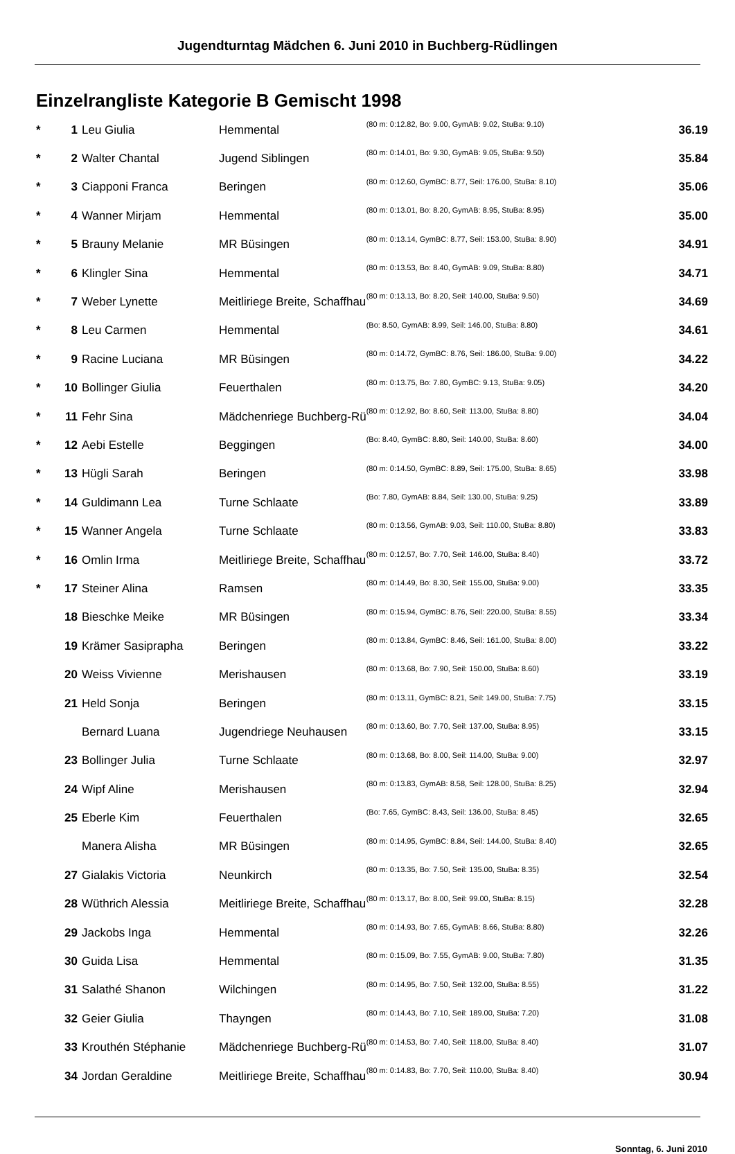Jugendturntag Mädchen 6. Juni 2010 in Buchberg-Rüdlingen
Einzelrangliste Kategorie B Gemischt 1998
| * | 1 | Leu Giulia | Hemmental | (80 m: 0:12.82, Bo: 9.00, GymAB: 9.02, StuBa: 9.10) | 36.19 |
| * | 2 | Walter Chantal | Jugend Siblingen | (80 m: 0:14.01, Bo: 9.30, GymAB: 9.05, StuBa: 9.50) | 35.84 |
| * | 3 | Ciapponi Franca | Beringen | (80 m: 0:12.60, GymBC: 8.77, Seil: 176.00, StuBa: 8.10) | 35.06 |
| * | 4 | Wanner Mirjam | Hemmental | (80 m: 0:13.01, Bo: 8.20, GymAB: 8.95, StuBa: 8.95) | 35.00 |
| * | 5 | Brauny Melanie | MR Büsingen | (80 m: 0:13.14, GymBC: 8.77, Seil: 153.00, StuBa: 8.90) | 34.91 |
| * | 6 | Klingler Sina | Hemmental | (80 m: 0:13.53, Bo: 8.40, GymAB: 9.09, StuBa: 8.80) | 34.71 |
| * | 7 | Weber Lynette | Meitliriege Breite, Schaffhau | (80 m: 0:13.13, Bo: 8.20, Seil: 140.00, StuBa: 9.50) | 34.69 |
| * | 8 | Leu Carmen | Hemmental | (Bo: 8.50, GymAB: 8.99, Seil: 146.00, StuBa: 8.80) | 34.61 |
| * | 9 | Racine Luciana | MR Büsingen | (80 m: 0:14.72, GymBC: 8.76, Seil: 186.00, StuBa: 9.00) | 34.22 |
| * | 10 | Bollinger Giulia | Feuerthalen | (80 m: 0:13.75, Bo: 7.80, GymBC: 9.13, StuBa: 9.05) | 34.20 |
| * | 11 | Fehr Sina | Mädchenriege Buchberg-Rü | (80 m: 0:12.92, Bo: 8.60, Seil: 113.00, StuBa: 8.80) | 34.04 |
| * | 12 | Aebi Estelle | Beggingen | (Bo: 8.40, GymBC: 8.80, Seil: 140.00, StuBa: 8.60) | 34.00 |
| * | 13 | Hügli Sarah | Beringen | (80 m: 0:14.50, GymBC: 8.89, Seil: 175.00, StuBa: 8.65) | 33.98 |
| * | 14 | Guldimann Lea | Turne Schlaate | (Bo: 7.80, GymAB: 8.84, Seil: 130.00, StuBa: 9.25) | 33.89 |
| * | 15 | Wanner Angela | Turne Schlaate | (80 m: 0:13.56, GymAB: 9.03, Seil: 110.00, StuBa: 8.80) | 33.83 |
| * | 16 | Omlin Irma | Meitliriege Breite, Schaffhau | (80 m: 0:12.57, Bo: 7.70, Seil: 146.00, StuBa: 8.40) | 33.72 |
| * | 17 | Steiner Alina | Ramsen | (80 m: 0:14.49, Bo: 8.30, Seil: 155.00, StuBa: 9.00) | 33.35 |
| | 18 | Bieschke Meike | MR Büsingen | (80 m: 0:15.94, GymBC: 8.76, Seil: 220.00, StuBa: 8.55) | 33.34 |
| | 19 | Krämer Sasiprapha | Beringen | (80 m: 0:13.84, GymBC: 8.46, Seil: 161.00, StuBa: 8.00) | 33.22 |
| | 20 | Weiss Vivienne | Merishausen | (80 m: 0:13.68, Bo: 7.90, Seil: 150.00, StuBa: 8.60) | 33.19 |
| | 21 | Held Sonja | Beringen | (80 m: 0:13.11, GymBC: 8.21, Seil: 149.00, StuBa: 7.75) | 33.15 |
| | | Bernard Luana | Jugendriege Neuhausen | (80 m: 0:13.60, Bo: 7.70, Seil: 137.00, StuBa: 8.95) | 33.15 |
| | 23 | Bollinger Julia | Turne Schlaate | (80 m: 0:13.68, Bo: 8.00, Seil: 114.00, StuBa: 9.00) | 32.97 |
| | 24 | Wipf Aline | Merishausen | (80 m: 0:13.83, GymAB: 8.58, Seil: 128.00, StuBa: 8.25) | 32.94 |
| | 25 | Eberle Kim | Feuerthalen | (Bo: 7.65, GymBC: 8.43, Seil: 136.00, StuBa: 8.45) | 32.65 |
| | | Manera Alisha | MR Büsingen | (80 m: 0:14.95, GymBC: 8.84, Seil: 144.00, StuBa: 8.40) | 32.65 |
| | 27 | Gialakis Victoria | Neunkirch | (80 m: 0:13.35, Bo: 7.50, Seil: 135.00, StuBa: 8.35) | 32.54 |
| | 28 | Wüthrich Alessia | Meitliriege Breite, Schaffhau | (80 m: 0:13.17, Bo: 8.00, Seil: 99.00, StuBa: 8.15) | 32.28 |
| | 29 | Jackobs Inga | Hemmental | (80 m: 0:14.93, Bo: 7.65, GymAB: 8.66, StuBa: 8.80) | 32.26 |
| | 30 | Guida Lisa | Hemmental | (80 m: 0:15.09, Bo: 7.55, GymAB: 9.00, StuBa: 7.80) | 31.35 |
| | 31 | Salathé Shanon | Wilchingen | (80 m: 0:14.95, Bo: 7.50, Seil: 132.00, StuBa: 8.55) | 31.22 |
| | 32 | Geier Giulia | Thayngen | (80 m: 0:14.43, Bo: 7.10, Seil: 189.00, StuBa: 7.20) | 31.08 |
| | 33 | Krouthén Stéphanie | Mädchenriege Buchberg-Rü | (80 m: 0:14.53, Bo: 7.40, Seil: 118.00, StuBa: 8.40) | 31.07 |
| | 34 | Jordan Geraldine | Meitliriege Breite, Schaffhau | (80 m: 0:14.83, Bo: 7.70, Seil: 110.00, StuBa: 8.40) | 30.94 |
Sonntag, 6. Juni 2010